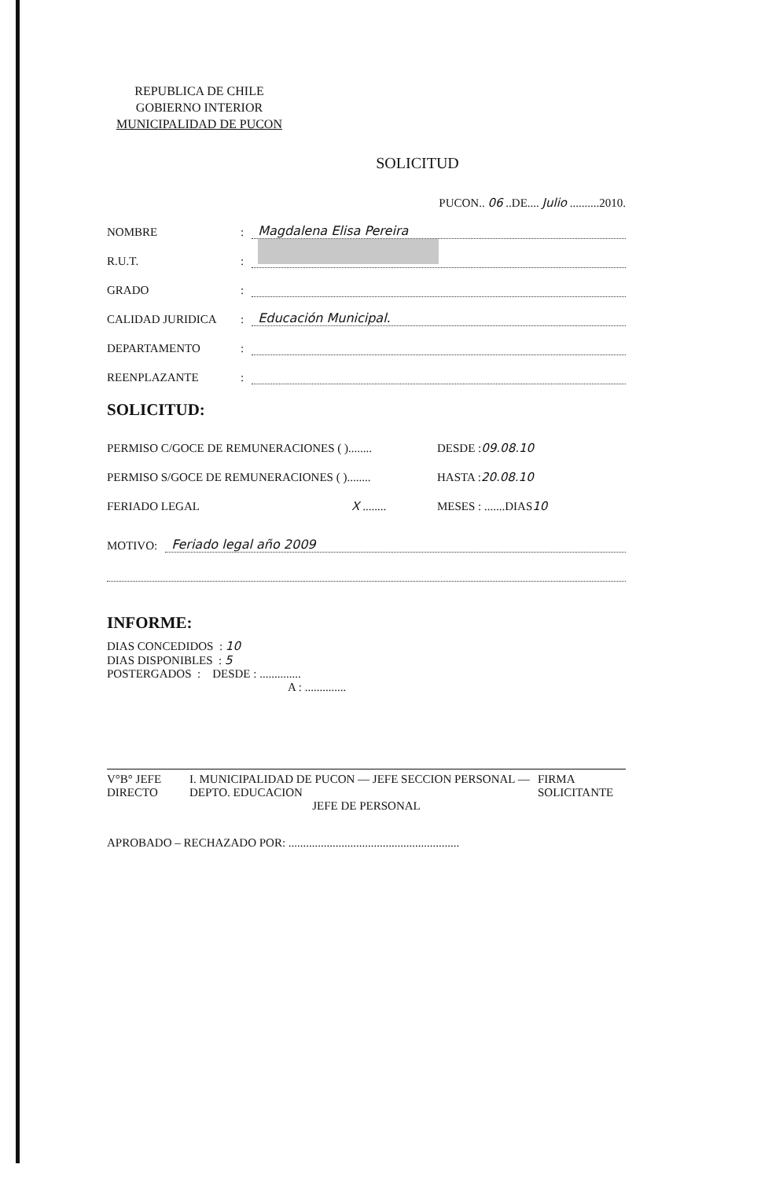REPUBLICA DE CHILE
GOBIERNO INTERIOR
MUNICIPALIDAD DE PUCON
SOLICITUD
PUCON.. 06 ..DE.... Julio ..........2010.
NOMBRE: Magdalena Elisa Pereira
R.U.T.:
GRADO:
CALIDAD JURIDICA: Educación Municipal.
DEPARTAMENTO:
REENPLAZANTE:
SOLICITUD:
PERMISO C/GOCE DE REMUNERACIONES ( )........ DESDE : 09.08.10
PERMISO S/GOCE DE REMUNERACIONES ( )........ HASTA : 20.08.10
FERIADO LEGAL X ........ MESES : .......DIAS 10
MOTIVO: Feriado legal año 2009
INFORME:
DIAS CONCEDIDOS : 10
DIAS DISPONIBLES : 5
POSTERGADOS : DESDE : ..............
A : ..............
V°B° JEFE DIRECTO I. MUNICIPALIDAD DE PUCON — JEFE SECCION PERSONAL — DEPTO. EDUCACION FIRMA SOLICITANTE
JEFE DE PERSONAL
APROBADO – RECHAZADO POR: ..........................................................